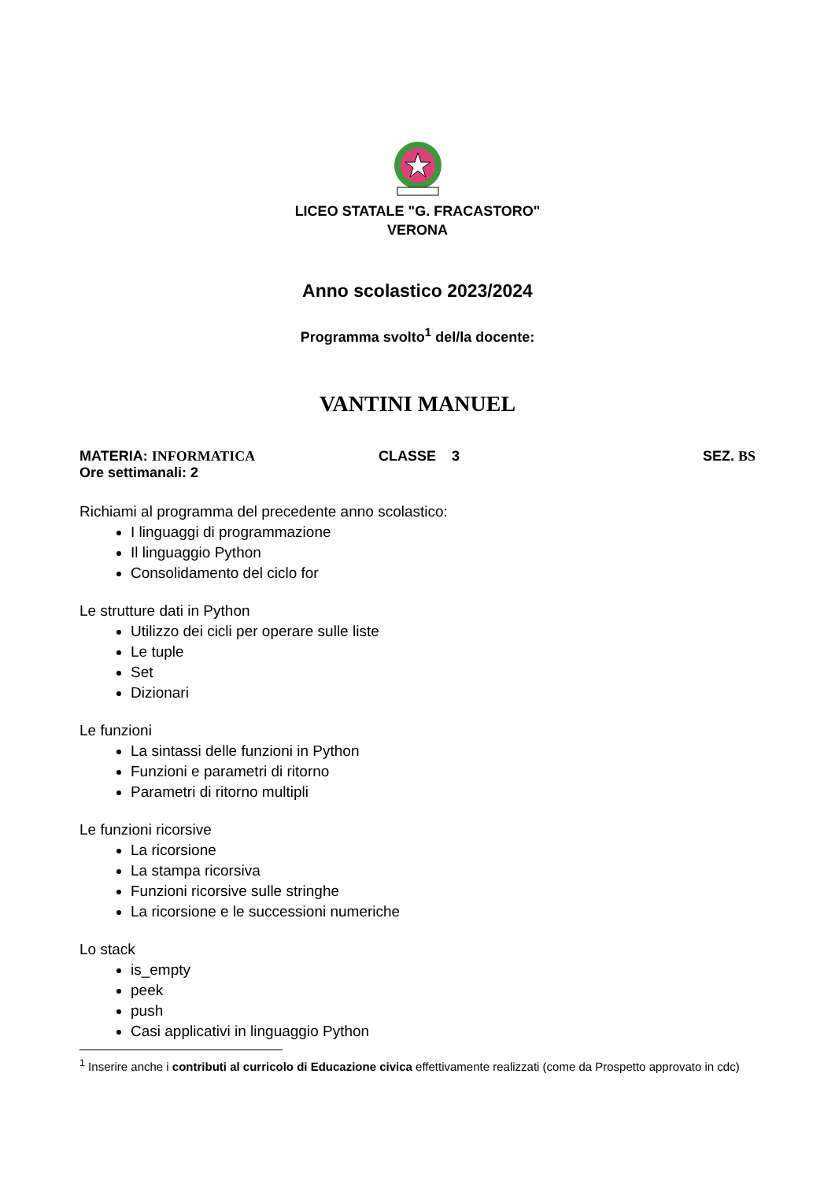LICEO STATALE "G. FRACASTORO"
VERONA
Anno scolastico 2023/2024
Programma svolto<sup>1</sup> del/la docente:
VANTINI MANUEL
MATERIA: INFORMATICA CLASSE 3 SEZ. BS
Ore settimanali: 2
Richiami al programma del precedente anno scolastico:
I linguaggi di programmazione
Il linguaggio Python
Consolidamento del ciclo for
Le strutture dati in Python
Utilizzo dei cicli per operare sulle liste
Le tuple
Set
Dizionari
Le funzioni
La sintassi delle funzioni in Python
Funzioni e parametri di ritorno
Parametri di ritorno multipli
Le funzioni ricorsive
La ricorsione
La stampa ricorsiva
Funzioni ricorsive sulle stringhe
La ricorsione e le successioni numeriche
Lo stack
is_empty
peek
push
Casi applicativi in linguaggio Python
<sup>1</sup> Inserire anche i contributi al curricolo di Educazione civica effettivamente realizzati (come da Prospetto approvato in cdc)